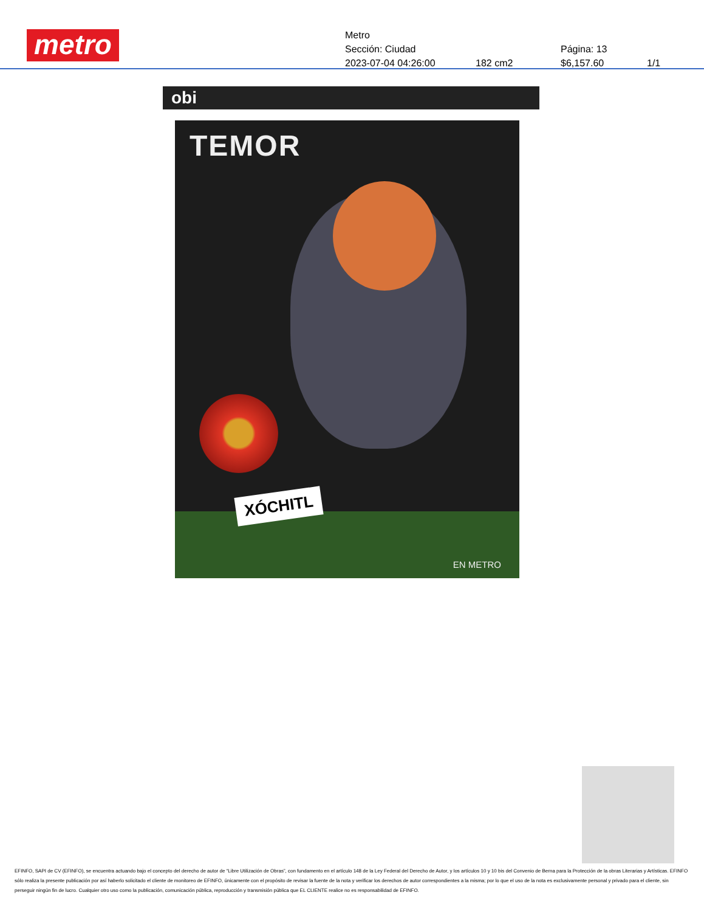metro
Metro
Sección: Ciudad Página: 13
2023-07-04 04:26:00 182 cm2 $6,157.60 1/1
obi
TEMOR
XÓCHITL
EN METRO
EFINFO, SAPI de CV (EFINFO), se encuentra actuando bajo el concepto del derecho de autor de “Libre Utilización de Obras”, con fundamento en el artículo 148 de la Ley Federal del Derecho de Autor, y los artículos 10 y 10 bis del Convenio de Berna para la Protección de la obras Literarias y Artísticas. EFINFO sólo realiza la presente publicación por así haberlo solicitado el cliente de monitoreo de EFINFO, únicamente con el propósito de revisar la fuente de la nota y verificar los derechos de autor correspondientes a la misma; por lo que el uso de la nota es exclusivamente personal y privado para el cliente, sin perseguir ningún fin de lucro. Cualquier otro uso como la publicación, comunicación pública, reproducción y transmisión pública que EL CLIENTE realice no es responsabilidad de EFINFO.